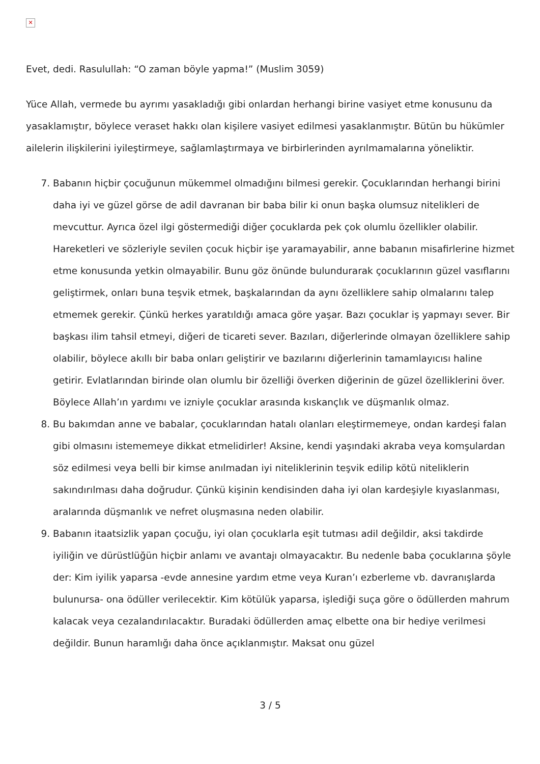✕
Evet, dedi. Rasulullah: “O zaman böyle yapma!” (Muslim 3059)
Yüce Allah, vermede bu ayrımı yasakladığı gibi onlardan herhangi birine vasiyet etme konusunu da yasaklamıştır, böylece veraset hakkı olan kişilere vasiyet edilmesi yasaklanmıştır. Bütün bu hükümler ailelerin ilişkilerini iyileştirmeye, sağlamlaştırmaya ve birbirlerinden ayrılmamalarına yöneliktir.
7. Babanın hiçbir çocuğunun mükemmel olmadığını bilmesi gerekir. Çocuklarından herhangi birini daha iyi ve güzel görse de adil davranan bir baba bilir ki onun başka olumsuz nitelikleri de mevcuttur. Ayrıca özel ilgi göstermediği diğer çocuklarda pek çok olumlu özellikler olabilir. Hareketleri ve sözleriyle sevilen çocuk hiçbir işe yaramayabilir, anne babanın misafirlerine hizmet etme konusunda yetkin olmayabilir. Bunu göz önünde bulundurarak çocuklarının güzel vasıflarını geliştirmek, onları buna teşvik etmek, başkalarından da aynı özelliklere sahip olmalarını talep etmemek gerekir. Çünkü herkes yaratıldığı amaca göre yaşar. Bazı çocuklar iş yapmayı sever. Bir başkası ilim tahsil etmeyi, diğeri de ticareti sever. Bazıları, diğerlerinde olmayan özelliklere sahip olabilir, böylece akıllı bir baba onları geliştirir ve bazılarını diğerlerinin tamamlayıcısı haline getirir. Evlatlarından birinde olan olumlu bir özelliği överken diğerinin de güzel özelliklerini över. Böylece Allah’ın yardımı ve izniyle çocuklar arasında kıskançlık ve düşmanlık olmaz.
8. Bu bakımdan anne ve babalar, çocuklarından hatalı olanları eleştirmemeye, ondan kardeşi falan gibi olmasını istememeye dikkat etmelidirler! Aksine, kendi yaşındaki akraba veya komşulardan söz edilmesi veya belli bir kimse anılmadan iyi niteliklerinin teşvik edilip kötü niteliklerin sakındırılması daha doğrudur. Çünkü kişinin kendisinden daha iyi olan kardeşiyle kıyaslanması, aralarında düşmanlık ve nefret oluşmasına neden olabilir.
9. Babanın itaatsizlik yapan çocuğu, iyi olan çocuklarla eşit tutması adil değildir, aksi takdirde iyiliğin ve dürüstlüğün hiçbir anlamı ve avantajı olmayacaktır. Bu nedenle baba çocuklarına şöyle der: Kim iyilik yaparsa -evde annesine yardım etme veya Kuran’ı ezberleme vb. davranışlarda bulunursa- ona ödüller verilecektir. Kim kötülük yaparsa, işlediği suça göre o ödüllerden mahrum kalacak veya cezalandırılacaktır. Buradaki ödüllerden amaç elbette ona bir hediye verilmesi değildir. Bunun haramlığı daha önce açıklanmıştır. Maksat onu güzel
3 / 5